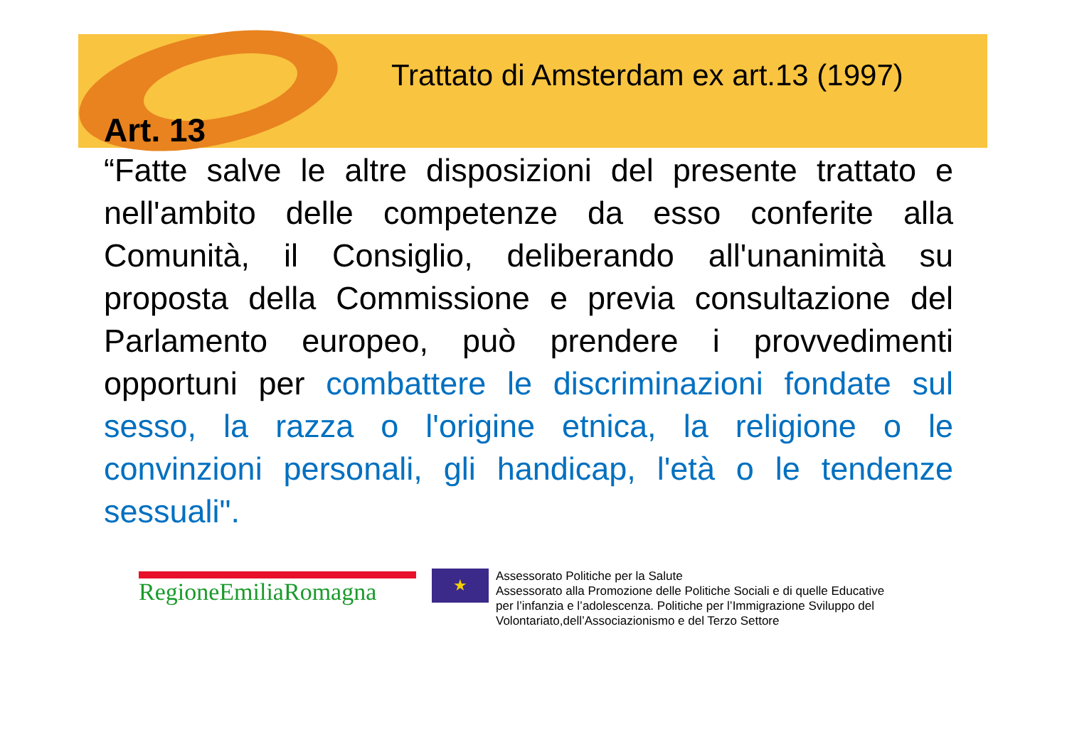Trattato di Amsterdam ex art.13 (1997)
Art. 13
“Fatte salve le altre disposizioni del presente trattato e nell'ambito delle competenze da esso conferite alla Comunità, il Consiglio, deliberando all'unanimità su proposta della Commissione e previa consultazione del Parlamento europeo, può prendere i provvedimenti opportuni per combattere le discriminazioni fondate sul sesso, la razza o l'origine etnica, la religione o le convinzioni personali, gli handicap, l'età o le tendenze sessuali".
RegioneEmiliaRomagna
★
Assessorato Politiche per la Salute
Assessorato alla Promozione delle Politiche Sociali e di quelle Educative
per l’infanzia e l’adolescenza. Politiche per l’Immigrazione Sviluppo del
Volontariato,dell’Associazionismo e del Terzo Settore